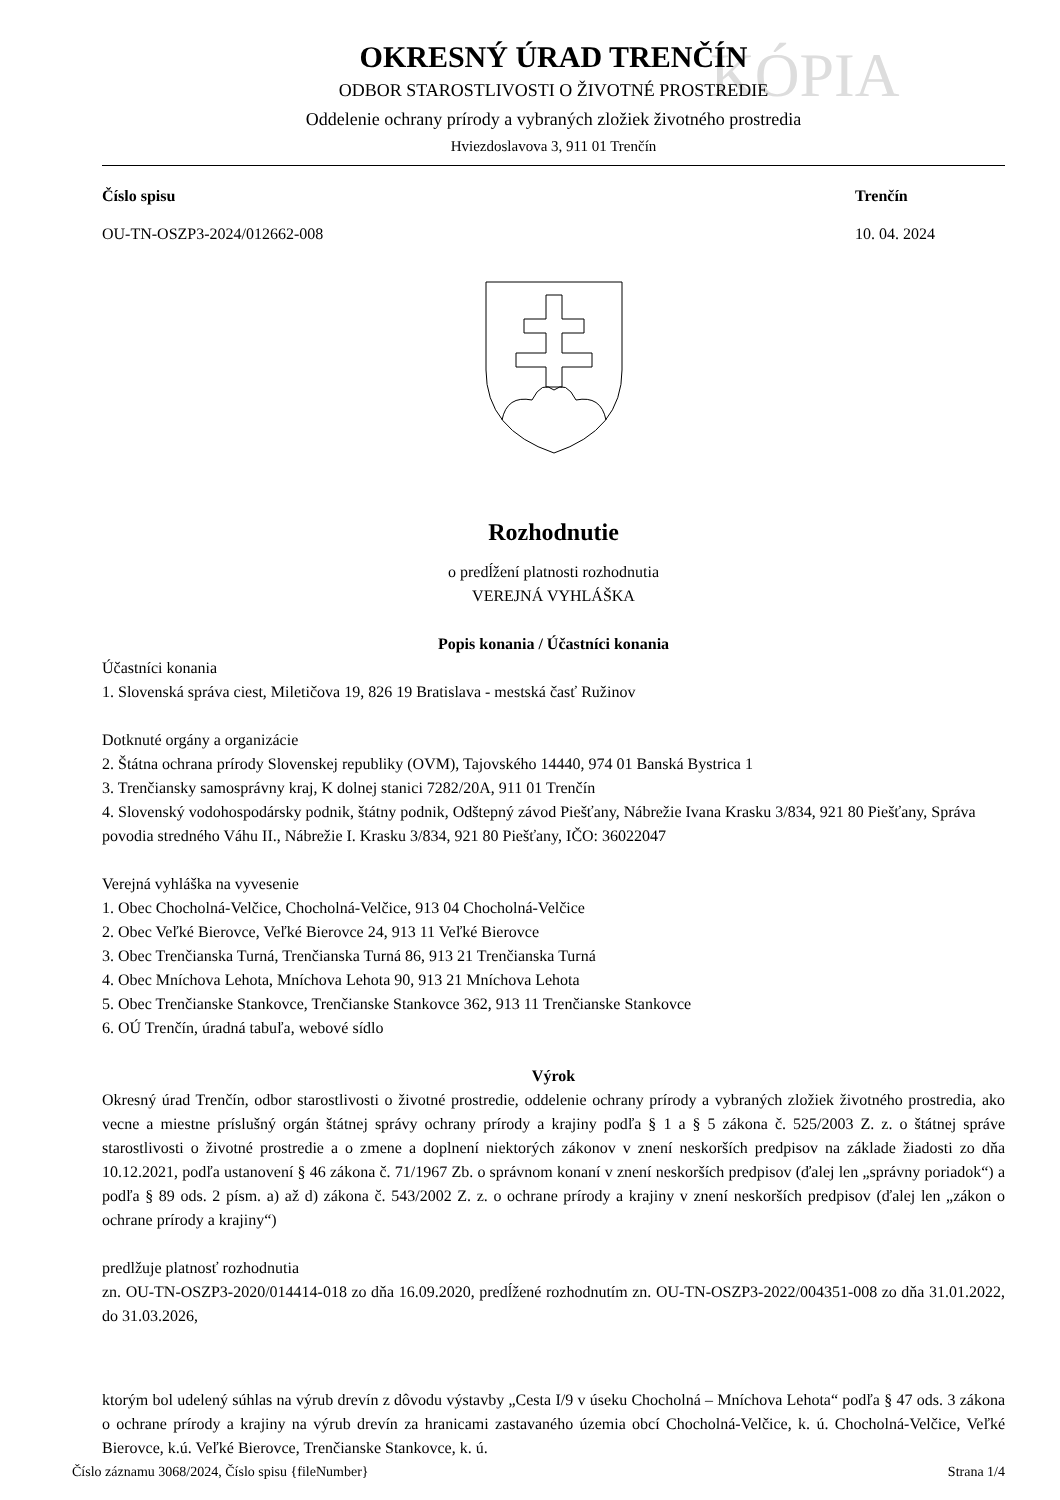KÓPIA
OKRESNÝ ÚRAD TRENČÍN
ODBOR STAROSTLIVOSTI O ŽIVOTNÉ PROSTREDIE
Oddelenie ochrany prírody a vybraných zložiek životného prostredia
Hviezdoslavova 3, 911 01 Trenčín
Číslo spisu
OU-TN-OSZP3-2024/012662-008
Trenčín
10. 04. 2024
Rozhodnutie
o predĺžení platnosti rozhodnutia
VEREJNÁ VYHLÁŠKA
Popis konania / Účastníci konania
Účastníci konania
1. Slovenská správa ciest, Miletičova 19, 826 19 Bratislava - mestská časť Ružinov
Dotknuté orgány a organizácie
2. Štátna ochrana prírody Slovenskej republiky (OVM), Tajovského 14440, 974 01 Banská Bystrica 1
3. Trenčiansky samosprávny kraj, K dolnej stanici 7282/20A, 911 01 Trenčín
4. Slovenský vodohospodársky podnik, štátny podnik, Odštepný závod Piešťany, Nábrežie Ivana Krasku 3/834, 921 80 Piešťany, Správa povodia stredného Váhu II., Nábrežie I. Krasku 3/834, 921 80 Piešťany, IČO: 36022047
Verejná vyhláška na vyvesenie
1. Obec Chocholná-Velčice, Chocholná-Velčice, 913 04 Chocholná-Velčice
2. Obec Veľké Bierovce, Veľké Bierovce 24, 913 11 Veľké Bierovce
3. Obec Trenčianska Turná, Trenčianska Turná 86, 913 21 Trenčianska Turná
4. Obec Mníchova Lehota, Mníchova Lehota 90, 913 21 Mníchova Lehota
5. Obec Trenčianske Stankovce, Trenčianske Stankovce 362, 913 11 Trenčianske Stankovce
6. OÚ Trenčín, úradná tabuľa, webové sídlo
Výrok
Okresný úrad Trenčín, odbor starostlivosti o životné prostredie, oddelenie ochrany prírody a vybraných zložiek životného prostredia, ako vecne a miestne príslušný orgán štátnej správy ochrany prírody a krajiny podľa § 1 a § 5 zákona č. 525/2003 Z. z. o štátnej správe starostlivosti o životné prostredie a o zmene a doplnení niektorých zákonov v znení neskorších predpisov na základe žiadosti zo dňa 10.12.2021, podľa ustanovení § 46 zákona č. 71/1967 Zb. o správnom konaní v znení neskorších predpisov (ďalej len „správny poriadok“) a podľa § 89 ods. 2 písm. a) až d) zákona č. 543/2002 Z. z. o ochrane prírody a krajiny v znení neskorších predpisov (ďalej len „zákon o ochrane prírody a krajiny“)
predlžuje platnosť rozhodnutia
zn. OU-TN-OSZP3-2020/014414-018 zo dňa 16.09.2020, predĺžené rozhodnutím zn. OU-TN-OSZP3-2022/004351-008 zo dňa 31.01.2022, do 31.03.2026,
ktorým bol udelený súhlas na výrub drevín z dôvodu výstavby „Cesta I/9 v úseku Chocholná – Mníchova Lehota“ podľa § 47 ods. 3 zákona o ochrane prírody a krajiny na výrub drevín za hranicami zastavaného územia obcí Chocholná-Velčice, k. ú. Chocholná-Velčice, Veľké Bierovce, k.ú. Veľké Bierovce, Trenčianske Stankovce, k. ú.
Číslo záznamu 3068/2024, Číslo spisu {fileNumber} Strana 1/4